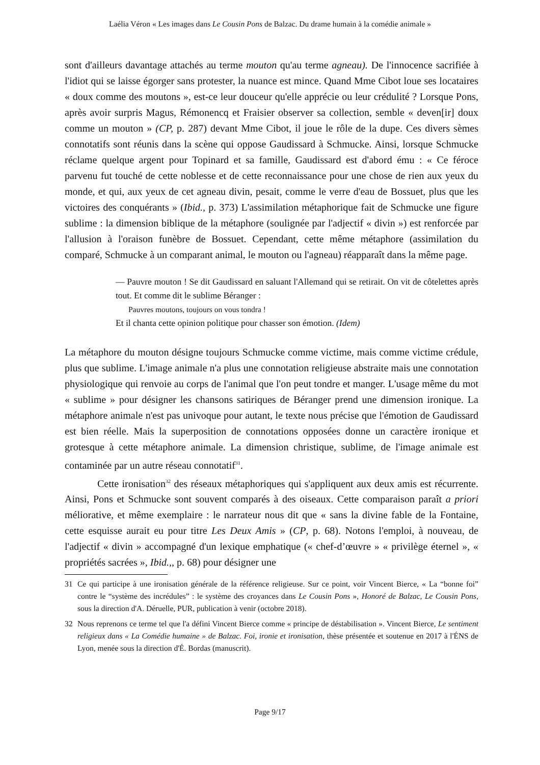Laélia Véron « Les images dans Le Cousin Pons de Balzac. Du drame humain à la comédie animale »
sont d'ailleurs davantage attachés au terme mouton qu'au terme agneau). De l'innocence sacrifiée à l'idiot qui se laisse égorger sans protester, la nuance est mince. Quand Mme Cibot loue ses locataires « doux comme des moutons », est-ce leur douceur qu'elle apprécie ou leur crédulité ? Lorsque Pons, après avoir surpris Magus, Rémonencq et Fraisier observer sa collection, semble « deven[ir] doux comme un mouton » (CP, p. 287) devant Mme Cibot, il joue le rôle de la dupe. Ces divers sèmes connotatifs sont réunis dans la scène qui oppose Gaudissard à Schmucke. Ainsi, lorsque Schmucke réclame quelque argent pour Topinard et sa famille, Gaudissard est d'abord ému : « Ce féroce parvenu fut touché de cette noblesse et de cette reconnaissance pour une chose de rien aux yeux du monde, et qui, aux yeux de cet agneau divin, pesait, comme le verre d'eau de Bossuet, plus que les victoires des conquérants » (Ibid., p. 373) L'assimilation métaphorique fait de Schmucke une figure sublime : la dimension biblique de la métaphore (soulignée par l'adjectif « divin ») est renforcée par l'allusion à l'oraison funèbre de Bossuet. Cependant, cette même métaphore (assimilation du comparé, Schmucke à un comparant animal, le mouton ou l'agneau) réapparaît dans la même page.
— Pauvre mouton ! Se dit Gaudissard en saluant l'Allemand qui se retirait. On vit de côtelettes après tout. Et comme dit le sublime Béranger :
Pauvres moutons, toujours on vous tondra !
Et il chanta cette opinion politique pour chasser son émotion. (Idem)
La métaphore du mouton désigne toujours Schmucke comme victime, mais comme victime crédule, plus que sublime. L'image animale n'a plus une connotation religieuse abstraite mais une connotation physiologique qui renvoie au corps de l'animal que l'on peut tondre et manger. L'usage même du mot « sublime » pour désigner les chansons satiriques de Béranger prend une dimension ironique. La métaphore animale n'est pas univoque pour autant, le texte nous précise que l'émotion de Gaudissard est bien réelle. Mais la superposition de connotations opposées donne un caractère ironique et grotesque à cette métaphore animale. La dimension christique, sublime, de l'image animale est contaminée par un autre réseau connotatif<sup>31</sup>.
Cette ironisation<sup>32</sup> des réseaux métaphoriques qui s'appliquent aux deux amis est récurrente. Ainsi, Pons et Schmucke sont souvent comparés à des oiseaux. Cette comparaison paraît a priori méliorative, et même exemplaire : le narrateur nous dit que « sans la divine fable de la Fontaine, cette esquisse aurait eu pour titre Les Deux Amis » (CP, p. 68). Notons l'emploi, à nouveau, de l'adjectif « divin » accompagné d'un lexique emphatique (« chef-d’œuvre » « privilège éternel », « propriétés sacrées », Ibid.,, p. 68) pour désigner une
31 Ce qui participe à une ironisation générale de la référence religieuse. Sur ce point, voir Vincent Bierce, « La “bonne foi” contre le “système des incrédules” : le système des croyances dans Le Cousin Pons », Honoré de Balzac, Le Cousin Pons, sous la direction d'A. Déruelle, PUR, publication à venir (octobre 2018).
32 Nous reprenons ce terme tel que l'a défini Vincent Bierce comme « principe de déstabilisation ». Vincent Bierce, Le sentiment religieux dans « La Comédie humaine » de Balzac. Foi, ironie et ironisation, thèse présentée et soutenue en 2017 à l'ÉNS de Lyon, menée sous la direction d'É. Bordas (manuscrit).
Page 9/17